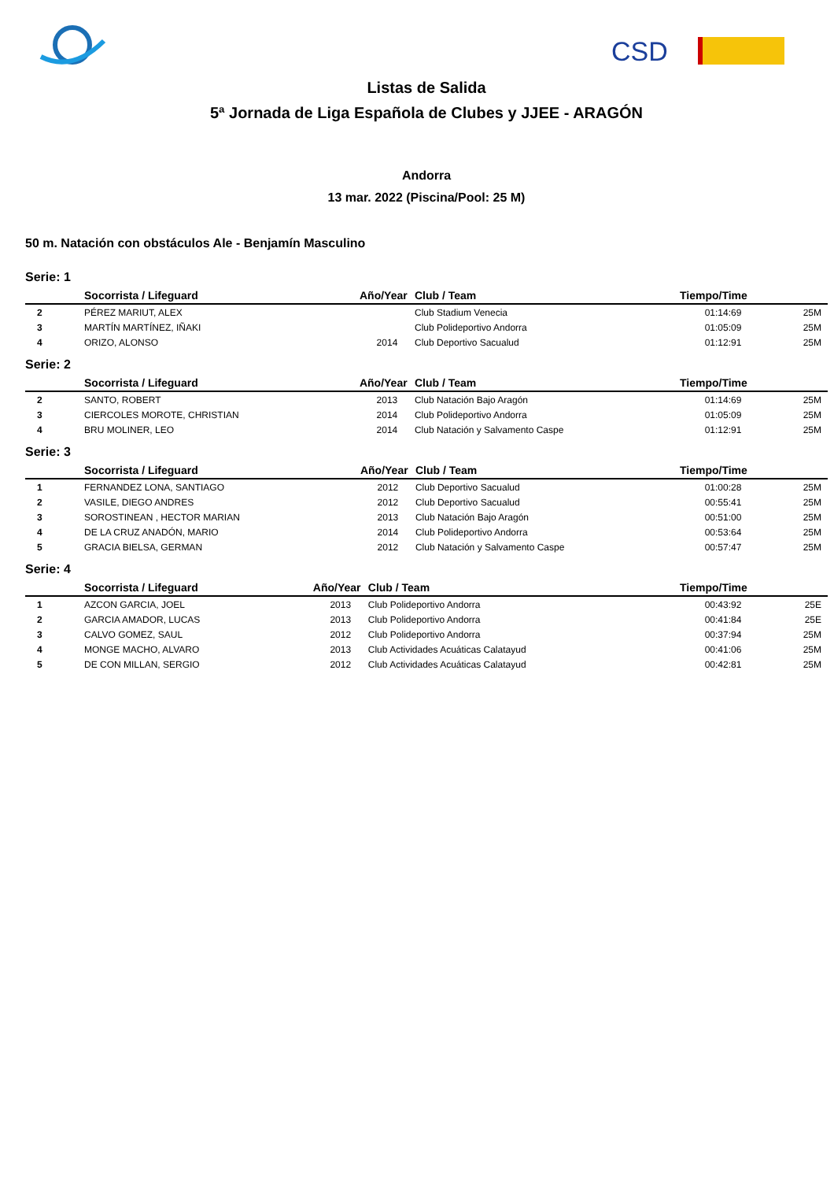CSD
Listas de Salida
5ª Jornada de Liga Española de Clubes y JJEE - ARAGÓN
Andorra
13 mar. 2022 (Piscina/Pool: 25 M)
50 m. Natación con obstáculos Ale - Benjamín Masculino
Serie: 1
| | Socorrista / Lifeguard | Año/Year | Club / Team | Tiempo/Time | |
| --- | --- | --- | --- | --- | --- |
| 2 | PÉREZ MARIUT, ALEX | | Club Stadium Venecia | 01:14:69 | 25M |
| 3 | MARTÍN MARTÍNEZ, IÑAKI | | Club Polideportivo Andorra | 01:05:09 | 25M |
| 4 | ORIZO, ALONSO | 2014 | Club Deportivo Sacualud | 01:12:91 | 25M |
Serie: 2
| | Socorrista / Lifeguard | Año/Year | Club / Team | Tiempo/Time | |
| --- | --- | --- | --- | --- | --- |
| 2 | SANTO, ROBERT | 2013 | Club Natación Bajo Aragón | 01:14:69 | 25M |
| 3 | CIERCOLES MOROTE, CHRISTIAN | 2014 | Club Polideportivo Andorra | 01:05:09 | 25M |
| 4 | BRU MOLINER, LEO | 2014 | Club Natación y Salvamento Caspe | 01:12:91 | 25M |
Serie: 3
| | Socorrista / Lifeguard | Año/Year | Club / Team | Tiempo/Time | |
| --- | --- | --- | --- | --- | --- |
| 1 | FERNANDEZ LONA, SANTIAGO | 2012 | Club Deportivo Sacualud | 01:00:28 | 25M |
| 2 | VASILE, DIEGO ANDRES | 2012 | Club Deportivo Sacualud | 00:55:41 | 25M |
| 3 | SOROSTINEAN , HECTOR MARIAN | 2013 | Club Natación Bajo Aragón | 00:51:00 | 25M |
| 4 | DE LA CRUZ ANADÓN, MARIO | 2014 | Club Polideportivo Andorra | 00:53:64 | 25M |
| 5 | GRACIA BIELSA, GERMAN | 2012 | Club Natación y Salvamento Caspe | 00:57:47 | 25M |
Serie: 4
| | Socorrista / Lifeguard | Año/Year | Club / Team | Tiempo/Time | |
| --- | --- | --- | --- | --- | --- |
| 1 | AZCON GARCIA, JOEL | 2013 | Club Polideportivo Andorra | 00:43:92 | 25E |
| 2 | GARCIA AMADOR, LUCAS | 2013 | Club Polideportivo Andorra | 00:41:84 | 25E |
| 3 | CALVO GOMEZ, SAUL | 2012 | Club Polideportivo Andorra | 00:37:94 | 25M |
| 4 | MONGE MACHO, ALVARO | 2013 | Club Actividades Acuáticas Calatayud | 00:41:06 | 25M |
| 5 | DE CON MILLAN, SERGIO | 2012 | Club Actividades Acuáticas Calatayud | 00:42:81 | 25M |